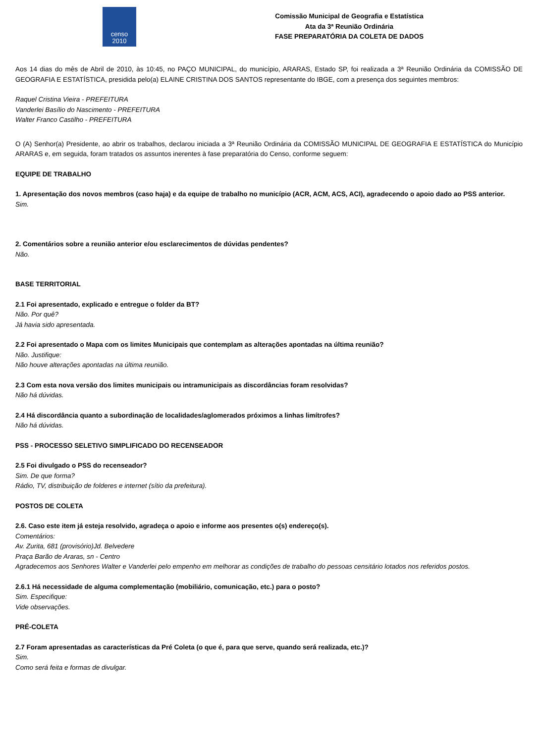censo
2010
Comissão Municipal de Geografia e Estatística
Ata da 3ª Reunião Ordinária
FASE PREPARATÓRIA DA COLETA DE DADOS
Aos 14 dias do mês de Abril de 2010, às 10:45, no PAÇO MUNICIPAL, do município, ARARAS, Estado SP, foi realizada a 3ª Reunião Ordinária da COMISSÃO DE GEOGRAFIA E ESTATÍSTICA, presidida pelo(a) ELAINE CRISTINA DOS SANTOS representante do IBGE, com a presença dos seguintes membros:
Raquel Cristina Vieira - PREFEITURA
Vanderlei Basílio do Nascimento - PREFEITURA
Walter Franco Castilho - PREFEITURA
O (A) Senhor(a) Presidente, ao abrir os trabalhos, declarou iniciada a 3ª Reunião Ordinária da COMISSÃO MUNICIPAL DE GEOGRAFIA E ESTATÍSTICA do Município ARARAS e, em seguida, foram tratados os assuntos inerentes à fase preparatória do Censo, conforme seguem:
EQUIPE DE TRABALHO
1. Apresentação dos novos membros (caso haja) e da equipe de trabalho no município (ACR, ACM, ACS, ACI), agradecendo o apoio dado ao PSS anterior.
Sim.
2. Comentários sobre a reunião anterior e/ou esclarecimentos de dúvidas pendentes?
Não.
BASE TERRITORIAL
2.1 Foi apresentado, explicado e entregue o folder da BT?
Não. Por quê?
Já havia sido apresentada.
2.2 Foi apresentado o Mapa com os limites Municipais que contemplam as alterações apontadas na última reunião?
Não. Justifique:
Não houve alterações apontadas na última reunião.
2.3 Com esta nova versão dos limites municipais ou intramunicipais as discordâncias foram resolvidas?
Não há dúvidas.
2.4 Há discordância quanto a subordinação de localidades/aglomerados próximos a linhas limítrofes?
Não há dúvidas.
PSS - PROCESSO SELETIVO SIMPLIFICADO DO RECENSEADOR
2.5 Foi divulgado o PSS do recenseador?
Sim. De que forma?
Rádio, TV, distribuição de folderes e internet (sítio da prefeitura).
POSTOS DE COLETA
2.6. Caso este item já esteja resolvido, agradeça o apoio e informe aos presentes o(s) endereço(s).
Comentários:
Av. Zurita, 681 (provisório)Jd. Belvedere
Praça Barão de Araras, sn - Centro
Agradecemos aos Senhores Walter e Vanderlei pelo empenho em melhorar as condições de trabalho do pessoas censitário lotados nos referidos postos.
2.6.1 Há necessidade de alguma complementação (mobiliário, comunicação, etc.) para o posto?
Sim. Especifique:
Vide observações.
PRÉ-COLETA
2.7 Foram apresentadas as características da Pré Coleta (o que é, para que serve, quando será realizada, etc.)?
Sim.
Como será feita e formas de divulgar.